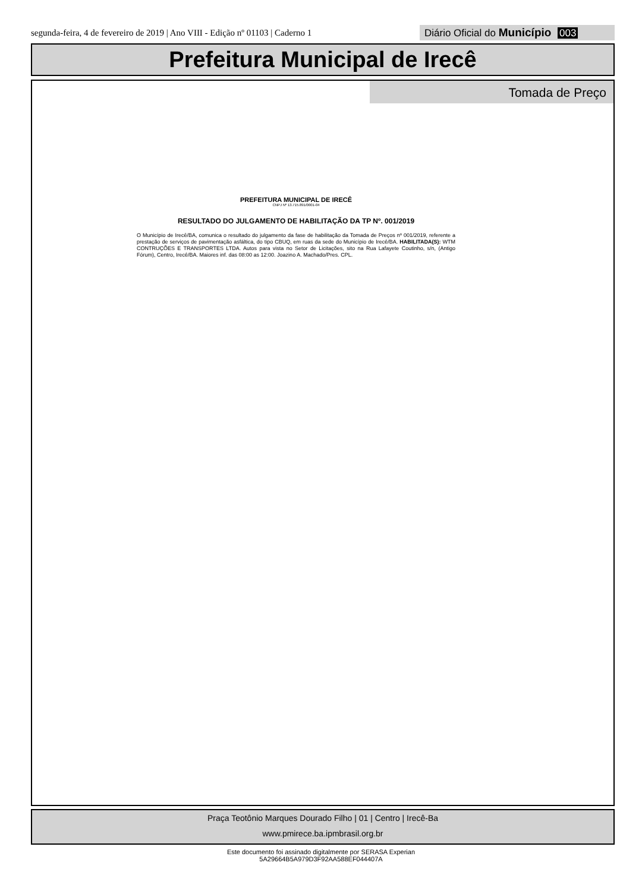segunda-feira, 4 de fevereiro de 2019 | Ano VIII - Edição nº 01103 | Caderno 1 Diário Oficial do Município 003
Prefeitura Municipal de Irecê
Tomada de Preço
PREFEITURA MUNICIPAL DE IRECÊ
CNPJ Nº 13.715.891/0001-04
RESULTADO DO JULGAMENTO DE HABILITAÇÃO DA TP Nº. 001/2019
O Município de Irecê/BA, comunica o resultado do julgamento da fase de habilitação da Tomada de Preços nº 001/2019, referente a prestação de serviços de pavimentação asfáltica, do tipo CBUQ, em ruas da sede do Município de Irecê/BA. HABILITADA(S): WTM CONTRUÇÕES E TRANSPORTES LTDA. Autos para vista no Setor de Licitações, sito na Rua Lafayete Coutinho, s/n, (Antigo Fórum), Centro, Irecê/BA. Maiores inf. das 08:00 as 12:00. Joazino A. Machado/Pres. CPL.
Praça Teotônio Marques Dourado Filho | 01 | Centro | Irecê-Ba
www.pmirece.ba.ipmbrasil.org.br
Este documento foi assinado digitalmente por SERASA Experian
5A29664B5A979D3F92AA588EF044407A